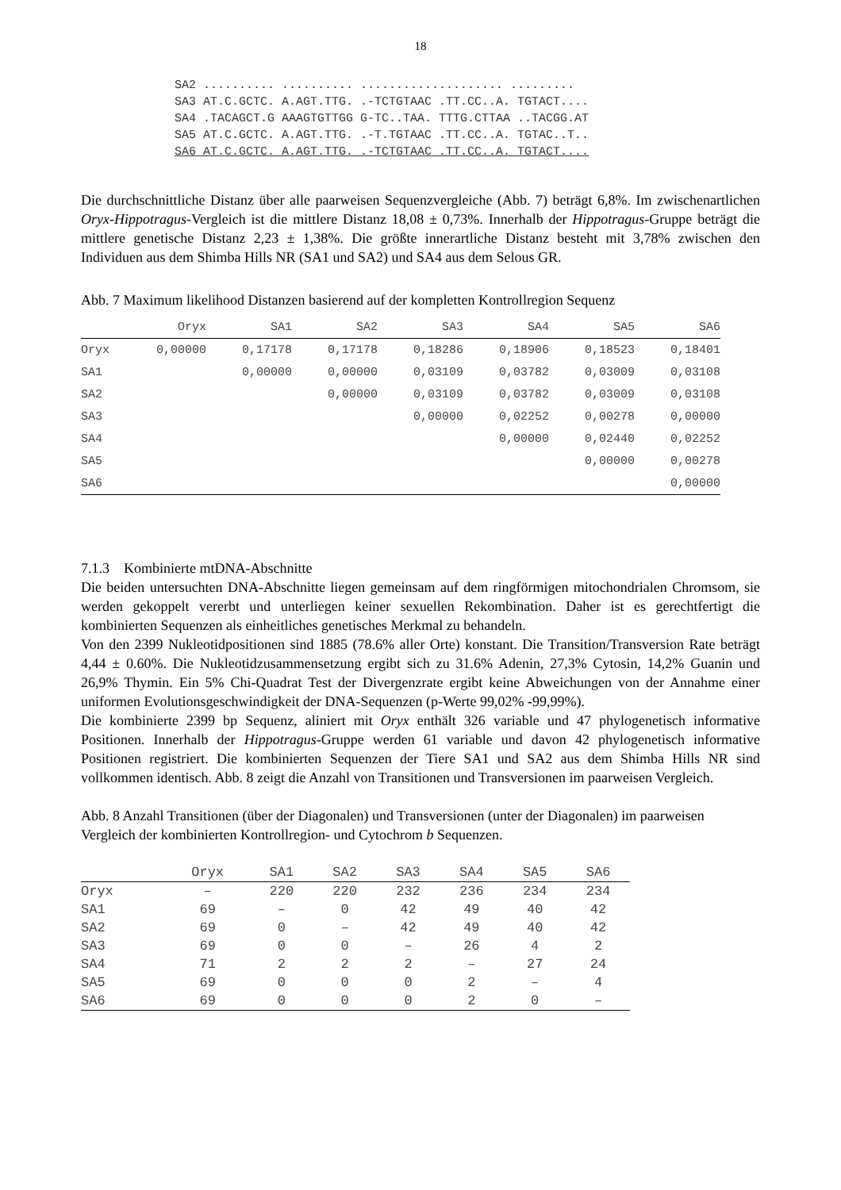18
SA2 .......... .......... .................... .........
SA3 AT.C.GCTC. A.AGT.TTG. .-TCTGTAAC .TT.CC..A. TGTACT....
SA4 .TACAGCT.G AAAGTGTTGG G-TC..TAA. TTTG.CTTAA ..TACGG.AT
SA5 AT.C.GCTC. A.AGT.TTG. .-T.TGTAAC .TT.CC..A. TGTAC..T..
SA6 AT.C.GCTC. A.AGT.TTG. .-TCTGTAAC .TT.CC..A. TGTACT....
Die durchschnittliche Distanz über alle paarweisen Sequenzvergleiche (Abb. 7) beträgt 6,8%. Im zwischenartlichen Oryx-Hippotragus-Vergleich ist die mittlere Distanz 18,08 ± 0,73%. Innerhalb der Hippotragus-Gruppe beträgt die mittlere genetische Distanz 2,23 ± 1,38%. Die größte innerartliche Distanz besteht mit 3,78% zwischen den Individuen aus dem Shimba Hills NR (SA1 und SA2) und SA4 aus dem Selous GR.
Abb. 7 Maximum likelihood Distanzen basierend auf der kompletten Kontrollregion Sequenz
| | Oryx | SA1 | SA2 | SA3 | SA4 | SA5 | SA6 |
| --- | --- | --- | --- | --- | --- | --- | --- |
| Oryx | 0,00000 | 0,17178 | 0,17178 | 0,18286 | 0,18906 | 0,18523 | 0,18401 |
| SA1 | | 0,00000 | 0,00000 | 0,03109 | 0,03782 | 0,03009 | 0,03108 |
| SA2 | | | 0,00000 | 0,03109 | 0,03782 | 0,03009 | 0,03108 |
| SA3 | | | | 0,00000 | 0,02252 | 0,00278 | 0,00000 |
| SA4 | | | | | 0,00000 | 0,02440 | 0,02252 |
| SA5 | | | | | | 0,00000 | 0,00278 |
| SA6 | | | | | | | 0,00000 |
7.1.3 Kombinierte mtDNA-Abschnitte
Die beiden untersuchten DNA-Abschnitte liegen gemeinsam auf dem ringförmigen mitochondrialen Chromsom, sie werden gekoppelt vererbt und unterliegen keiner sexuellen Rekombination. Daher ist es gerechtfertigt die kombinierten Sequenzen als einheitliches genetisches Merkmal zu behandeln.
Von den 2399 Nukleotidpositionen sind 1885 (78.6% aller Orte) konstant. Die Transition/Transversion Rate beträgt 4,44 ± 0.60%. Die Nukleotidzusammensetzung ergibt sich zu 31.6% Adenin, 27,3% Cytosin, 14,2% Guanin und 26,9% Thymin. Ein 5% Chi-Quadrat Test der Divergenzrate ergibt keine Abweichungen von der Annahme einer uniformen Evolutionsgeschwindigkeit der DNA-Sequenzen (p-Werte 99,02% -99,99%).
Die kombinierte 2399 bp Sequenz, aliniert mit Oryx enthält 326 variable und 47 phylogenetisch informative Positionen. Innerhalb der Hippotragus-Gruppe werden 61 variable und davon 42 phylogenetisch informative Positionen registriert. Die kombinierten Sequenzen der Tiere SA1 und SA2 aus dem Shimba Hills NR sind vollkommen identisch. Abb. 8 zeigt die Anzahl von Transitionen und Transversionen im paarweisen Vergleich.
Abb. 8 Anzahl Transitionen (über der Diagonalen) und Transversionen (unter der Diagonalen) im paarweisen Vergleich der kombinierten Kontrollregion- und Cytochrom b Sequenzen.
| | Oryx | SA1 | SA2 | SA3 | SA4 | SA5 | SA6 |
| --- | --- | --- | --- | --- | --- | --- | --- |
| Oryx | – | 220 | 220 | 232 | 236 | 234 | 234 |
| SA1 | 69 | – | 0 | 42 | 49 | 40 | 42 |
| SA2 | 69 | 0 | – | 42 | 49 | 40 | 42 |
| SA3 | 69 | 0 | 0 | – | 26 | 4 | 2 |
| SA4 | 71 | 2 | 2 | 2 | – | 27 | 24 |
| SA5 | 69 | 0 | 0 | 0 | 2 | – | 4 |
| SA6 | 69 | 0 | 0 | 0 | 2 | 0 | – |